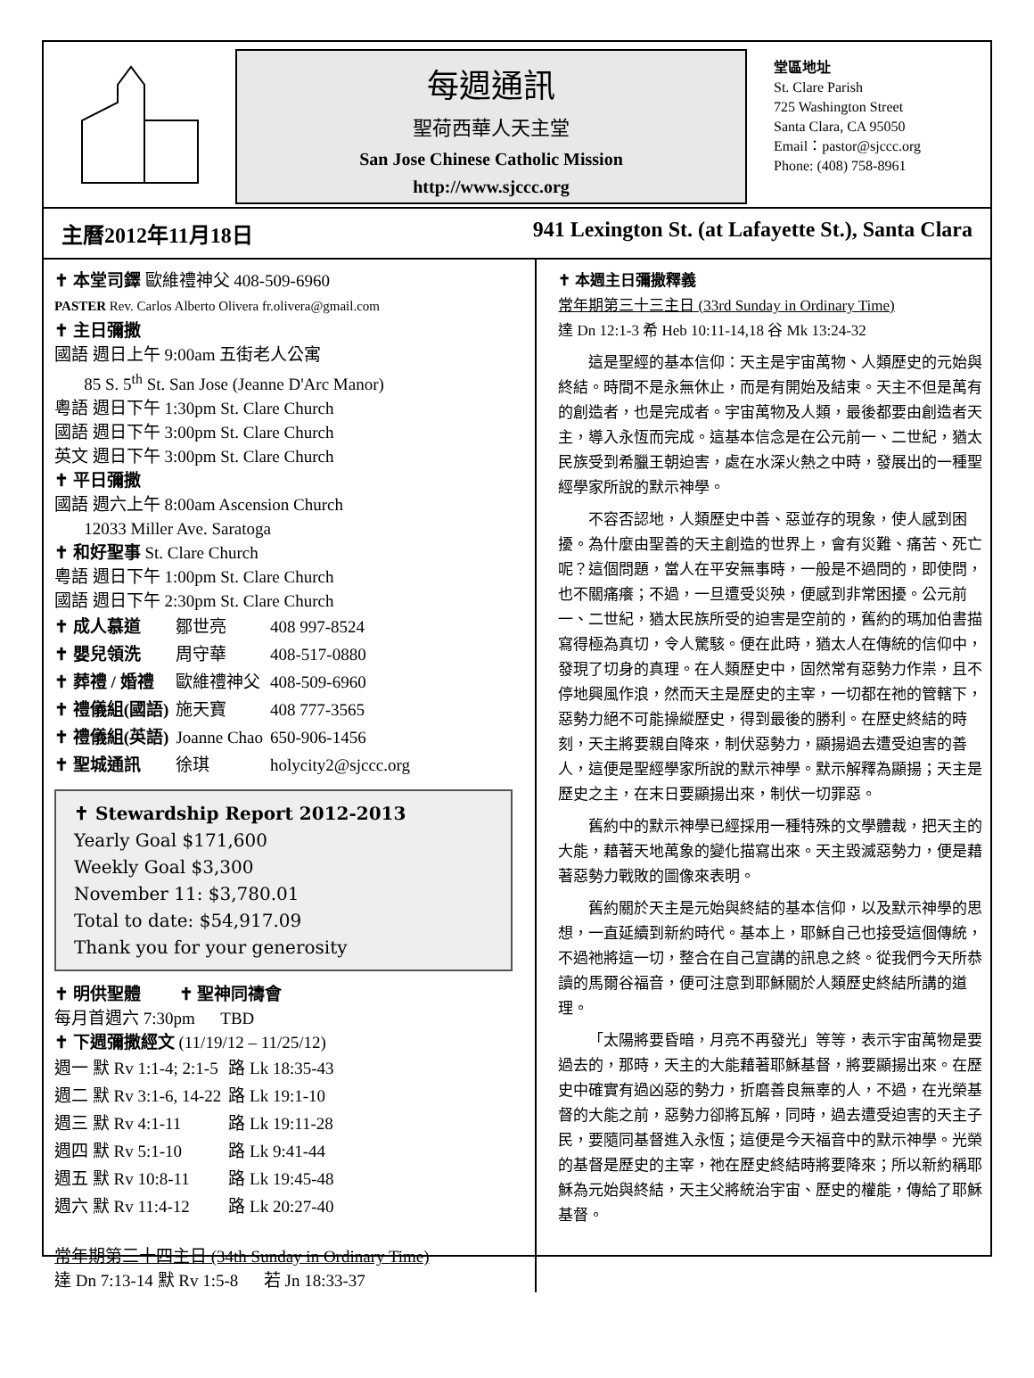每週通訊
聖荷西華人天主堂
San Jose Chinese Catholic Mission
http://www.sjccc.org
堂區地址
St. Clare Parish
725 Washington Street
Santa Clara, CA 95050
Email：pastor@sjccc.org
Phone: (408) 758-8961
主曆2012年11月18日 941 Lexington St. (at Lafayette St.), Santa Clara
✝ 本堂司鐸 歐維禮神父 408-509-6960
PASTER Rev. Carlos Alberto Olivera fr.olivera@gmail.com
✝ 主日彌撒
國語 週日上午 9:00am 五街老人公寓
85 S. 5<sup>th</sup> St. San Jose (Jeanne D'Arc Manor)
粵語 週日下午 1:30pm St. Clare Church
國語 週日下午 3:00pm St. Clare Church
英文 週日下午 3:00pm St. Clare Church
✝ 平日彌撒
國語 週六上午 8:00am Ascension Church
12033 Miller Ave. Saratoga
✝ 和好聖事 St. Clare Church
粵語 週日下午 1:00pm St. Clare Church
國語 週日下午 2:30pm St. Clare Church
| ✝ 成人慕道 | 鄒世亮 | 408 997-8524 |
| ✝ 嬰兒領洗 | 周守華 | 408-517-0880 |
| ✝ 葬禮 / 婚禮 | 歐維禮神父 | 408-509-6960 |
| ✝ 禮儀組(國語) | 施天寶 | 408 777-3565 |
| ✝ 禮儀組(英語) | Joanne Chao | 650-906-1456 |
| ✝ 聖城通訊 | 徐琪 | holycity2@sjccc.org |
✝ Stewardship Report 2012-2013
Yearly Goal $171,600
Weekly Goal $3,300
November 11: $3,780.01
Total to date: $54,917.09
Thank you for your generosity
✝ 明供聖體 ✝ 聖神同禱會
每月首週六 7:30pm TBD
✝ 下週彌撒經文 (11/19/12 – 11/25/12)
| 週一 默 Rv 1:1-4; 2:1-5 | 路 Lk 18:35-43 |
| 週二 默 Rv 3:1-6, 14-22 | 路 Lk 19:1-10 |
| 週三 默 Rv 4:1-11 | 路 Lk 19:11-28 |
| 週四 默 Rv 5:1-10 | 路 Lk 9:41-44 |
| 週五 默 Rv 10:8-11 | 路 Lk 19:45-48 |
| 週六 默 Rv 11:4-12 | 路 Lk 20:27-40 |
常年期第三十四主日 (34th Sunday in Ordinary Time)
達 Dn 7:13-14 默 Rv 1:5-8 若 Jn 18:33-37
✝ 本週主日彌撒釋義
常年期第三十三主日 (33rd Sunday in Ordinary Time)
達 Dn 12:1-3 希 Heb 10:11-14,18 谷 Mk 13:24-32
這是聖經的基本信仰：天主是宇宙萬物、人類歷史的元始與終結。時間不是永無休止，而是有開始及結束。天主不但是萬有的創造者，也是完成者。宇宙萬物及人類，最後都要由創造者天主，導入永恆而完成。這基本信念是在公元前一、二世紀，猶太民族受到希臘王朝迫害，處在水深火熱之中時，發展出的一種聖經學家所說的默示神學。
不容否認地，人類歷史中善、惡並存的現象，使人感到困擾。為什麼由聖善的天主創造的世界上，會有災難、痛苦、死亡呢？這個問題，當人在平安無事時，一般是不過問的，即使問，也不關痛癢；不過，一旦遭受災殃，便感到非常困擾。公元前一、二世紀，猶太民族所受的迫害是空前的，舊約的瑪加伯書描寫得極為真切，令人驚駭。便在此時，猶太人在傳統的信仰中，發現了切身的真理。在人類歷史中，固然常有惡勢力作祟，且不停地興風作浪，然而天主是歷史的主宰，一切都在祂的管轄下，惡勢力絕不可能操縱歷史，得到最後的勝利。在歷史終結的時刻，天主將要親自降來，制伏惡勢力，顯揚過去遭受迫害的善人，這便是聖經學家所說的默示神學。默示解釋為顯揚；天主是歷史之主，在末日要顯揚出來，制伏一切罪惡。
舊約中的默示神學已經採用一種特殊的文學體裁，把天主的大能，藉著天地萬象的變化描寫出來。天主毀滅惡勢力，便是藉著惡勢力戰敗的圖像來表明。
舊約關於天主是元始與終結的基本信仰，以及默示神學的思想，一直延續到新約時代。基本上，耶穌自己也接受這個傳統，不過祂將這一切，整合在自己宣講的訊息之終。從我們今天所恭讀的馬爾谷福音，便可注意到耶穌關於人類歷史終結所講的道理。
「太陽將要昏暗，月亮不再發光」等等，表示宇宙萬物是要過去的，那時，天主的大能藉著耶穌基督，將要顯揚出來。在歷史中確實有過凶惡的勢力，折磨善良無辜的人，不過，在光榮基督的大能之前，惡勢力卻將瓦解，同時，過去遭受迫害的天主子民，要隨同基督進入永恆；這便是今天福音中的默示神學。光榮的基督是歷史的主宰，祂在歷史終結時將要降來；所以新約稱耶穌為元始與終結，天主父將統治宇宙、歷史的權能，傳給了耶穌基督。